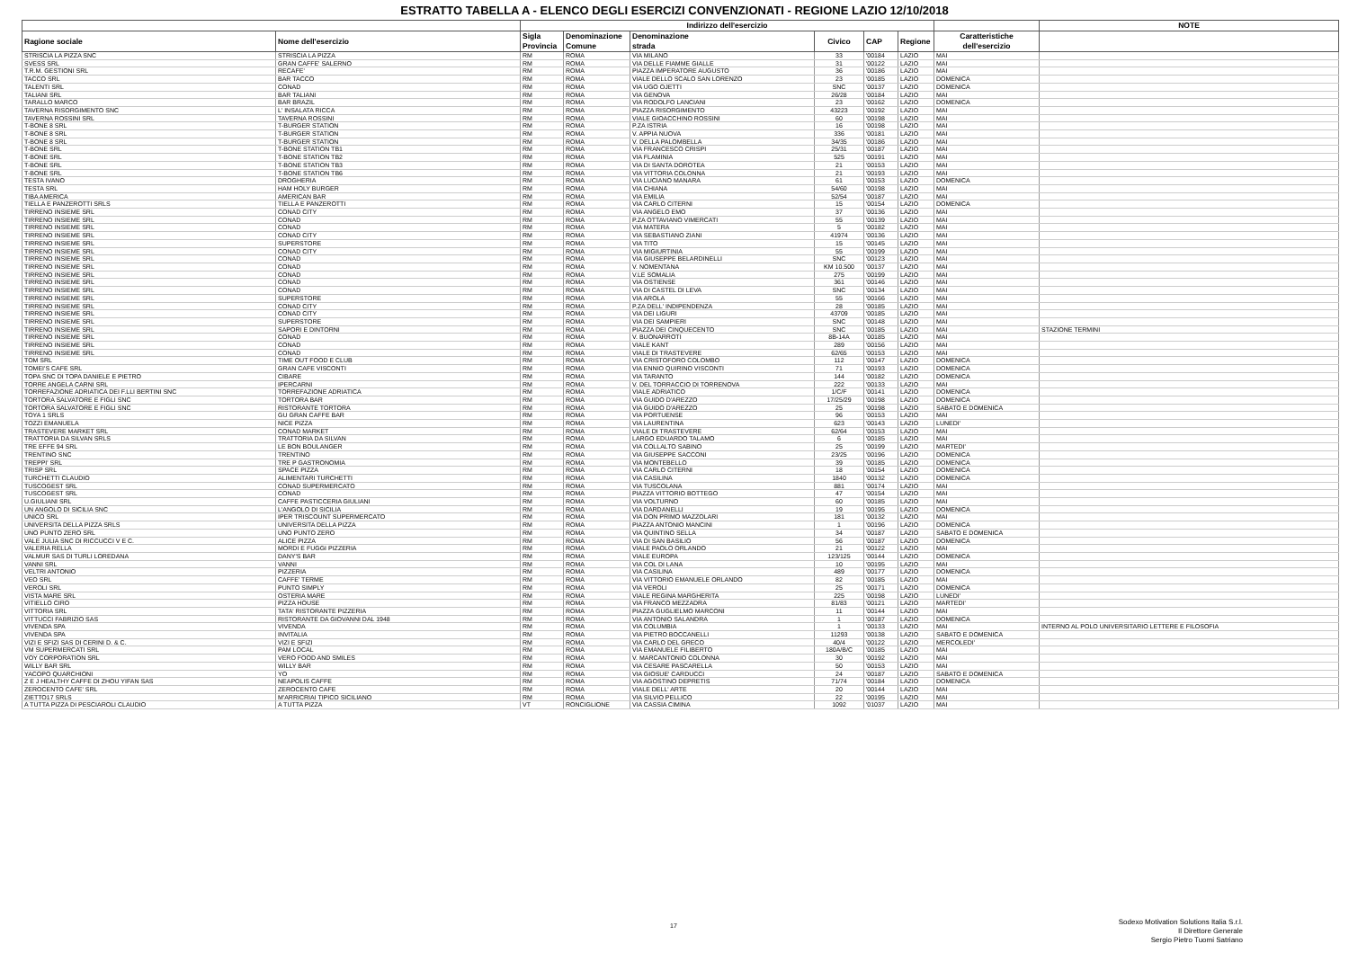ESTRATTO TABELLA A - ELENCO DEGLI ESERCIZI CONVENZIONATI - REGIONE LAZIO 12/10/2018
| | | Indirizzo dell'esercizio | | | | | | | NOTE |
| --- | --- | --- | --- | --- | --- | --- | --- | --- | --- |
| Ragione sociale | Nome dell'esercizio | Sigla Provincia | Denominazione Comune | Denominazione strada | Civico | CAP | Regione | Caratteristiche dell'esercizio | |
| STRISCIA LA PIZZA SNC | STRISCIA LA PIZZA | RM | ROMA | VIA MILANO | 33 | '00184 | LAZIO | MAI | |
| SVESS SRL | GRAN CAFFE' SALERNO | RM | ROMA | VIA DELLE FIAMME GIALLE | 31 | '00122 | LAZIO | MAI | |
| T.R.M. GESTIONI SRL | RECAFE' | RM | ROMA | PIAZZA IMPERATORE AUGUSTO | 36 | '00186 | LAZIO | MAI | |
| TACCO SRL | BAR TACCO | RM | ROMA | VIALE DELLO SCALO SAN LORENZO | 23 | '00185 | LAZIO | DOMENICA | |
| TALENTI SRL | CONAD | RM | ROMA | VIA UGO OJETTI | SNC | '00137 | LAZIO | DOMENICA | |
| TALIANI SRL | BAR TALIANI | RM | ROMA | VIA GENOVA | 26/28 | '00184 | LAZIO | MAI | |
| TARALLO MARCO | BAR BRAZIL | RM | ROMA | VIA RODOLFO LANCIANI | 23 | '00162 | LAZIO | DOMENICA | |
| TAVERNA RISORGIMENTO SNC | L' INSALATA RICCA | RM | ROMA | PIAZZA RISORGIMENTO | 43223 | '00192 | LAZIO | MAI | |
| TAVERNA ROSSINI SRL | TAVERNA ROSSINI | RM | ROMA | VIALE GIOACCHINO ROSSINI | 60 | '00198 | LAZIO | MAI | |
| T-BONE 8 SRL | T-BURGER STATION | RM | ROMA | P.ZA ISTRIA | 16 | '00198 | LAZIO | MAI | |
| T-BONE 8 SRL | T-BURGER STATION | RM | ROMA | V. APPIA NUOVA | 336 | '00181 | LAZIO | MAI | |
| T-BONE 8 SRL | T-BURGER STATION | RM | ROMA | V. DELLA PALOMBELLA | 34/35 | '00186 | LAZIO | MAI | |
| T-BONE SRL | T-BONE STATION TB1 | RM | ROMA | VIA FRANCESCO CRISPI | 25/31 | '00187 | LAZIO | MAI | |
| T-BONE SRL | T-BONE STATION TB2 | RM | ROMA | VIA FLAMINIA | 525 | '00191 | LAZIO | MAI | |
| T-BONE SRL | T-BONE STATION TB3 | RM | ROMA | VIA DI SANTA DOROTEA | 21 | '00153 | LAZIO | MAI | |
| T-BONE SRL | T-BONE STATION TB6 | RM | ROMA | VIA VITTORIA COLONNA | 21 | '00193 | LAZIO | MAI | |
| TESTA IVANO | DROGHERIA | RM | ROMA | VIA LUCIANO MANARA | 61 | '00153 | LAZIO | DOMENICA | |
| TESTA SRL | HAM HOLY BURGER | RM | ROMA | VIA CHIANA | 54/60 | '00198 | LAZIO | MAI | |
| TIBA AMERICA | AMERICAN BAR | RM | ROMA | VIA EMILIA | 52/54 | '00187 | LAZIO | MAI | |
| TIELLA E PANZEROTTI SRLS | TIELLA E PANZEROTTI | RM | ROMA | VIA CARLO CITERNI | 15 | '00154 | LAZIO | DOMENICA | |
| TIRRENO INSIEME SRL | CONAD CITY | RM | ROMA | VIA ANGELO EMO | 37 | '00136 | LAZIO | MAI | |
| TIRRENO INSIEME SRL | CONAD | RM | ROMA | P.ZA OTTAVIANO VIMERCATI | 55 | '00139 | LAZIO | MAI | |
| TIRRENO INSIEME SRL | CONAD | RM | ROMA | VIA MATERA | 5 | '00182 | LAZIO | MAI | |
| TIRRENO INSIEME SRL | CONAD CITY | RM | ROMA | VIA SEBASTIANO ZIANI | 41974 | '00136 | LAZIO | MAI | |
| TIRRENO INSIEME SRL | SUPERSTORE | RM | ROMA | VIA TITO | 15 | '00145 | LAZIO | MAI | |
| TIRRENO INSIEME SRL | CONAD CITY | RM | ROMA | VIA MIGIURTINIA | 55 | '00199 | LAZIO | MAI | |
| TIRRENO INSIEME SRL | CONAD | RM | ROMA | VIA GIUSEPPE BELARDINELLI | SNC | '00123 | LAZIO | MAI | |
| TIRRENO INSIEME SRL | CONAD | RM | ROMA | V. NOMENTANA | KM 10.500 | '00137 | LAZIO | MAI | |
| TIRRENO INSIEME SRL | CONAD | RM | ROMA | V.LE SOMALIA | 275 | '00199 | LAZIO | MAI | |
| TIRRENO INSIEME SRL | CONAD | RM | ROMA | VIA OSTIENSE | 361 | '00146 | LAZIO | MAI | |
| TIRRENO INSIEME SRL | CONAD | RM | ROMA | VIA DI CASTEL DI LEVA | SNC | '00134 | LAZIO | MAI | |
| TIRRENO INSIEME SRL | SUPERSTORE | RM | ROMA | VIA AROLA | 55 | '00166 | LAZIO | MAI | |
| TIRRENO INSIEME SRL | CONAD CITY | RM | ROMA | P.ZA DELL' INDIPENDENZA | 28 | '00185 | LAZIO | MAI | |
| TIRRENO INSIEME SRL | CONAD CITY | RM | ROMA | VIA DEI LIGURI | 43709 | '00185 | LAZIO | MAI | |
| TIRRENO INSIEME SRL | SUPERSTORE | RM | ROMA | VIA DEI SAMPIERI | SNC | '00148 | LAZIO | MAI | |
| TIRRENO INSIEME SRL | SAPORI E DINTORNI | RM | ROMA | PIAZZA DEI CINQUECENTO | SNC | '00185 | LAZIO | MAI | STAZIONE TERMINI |
| TIRRENO INSIEME SRL | CONAD | RM | ROMA | V. BUONARROTI | 8B-14A | '00185 | LAZIO | MAI | |
| TIRRENO INSIEME SRL | CONAD | RM | ROMA | VIALE KANT | 289 | '00156 | LAZIO | MAI | |
| TIRRENO INSIEME SRL | CONAD | RM | ROMA | VIALE DI TRASTEVERE | 62/65 | '00153 | LAZIO | MAI | |
| TOM SRL | TIME OUT FOOD E CLUB | RM | ROMA | VIA CRISTOFORO COLOMBO | 112 | '00147 | LAZIO | DOMENICA | |
| TOMEI'S CAFE SRL | GRAN CAFE VISCONTI | RM | ROMA | VIA ENNIO QUIRINO VISCONTI | 71 | '00193 | LAZIO | DOMENICA | |
| TOPA SNC DI TOPA DANIELE E PIETRO | CIBARE | RM | ROMA | VIA TARANTO | 144 | '00182 | LAZIO | DOMENICA | |
| TORRE ANGELA CARNI SRL | IPERCARNI | RM | ROMA | V. DEL TORRACCIO DI TORRENOVA | 222 | '00133 | LAZIO | MAI | |
| TORREFAZIONE ADRIATICA DEI F.LLI BERTINI SNC | TORREFAZIONE ADRIATICA | RM | ROMA | VIALE ADRIATICO | 1/C/F | '00141 | LAZIO | DOMENICA | |
| TORTORA SALVATORE E FIGLI SNC | TORTORA BAR | RM | ROMA | VIA GUIDO D'AREZZO | 17/25/29 | '00198 | LAZIO | DOMENICA | |
| TORTORA SALVATORE E FIGLI SNC | RISTORANTE TORTORA | RM | ROMA | VIA GUIDO D'AREZZO | 25 | '00198 | LAZIO | SABATO E DOMENICA | |
| TOYA 1 SRLS | GU GRAN CAFFE BAR | RM | ROMA | VIA PORTUENSE | 96 | '00153 | LAZIO | MAI | |
| TOZZI EMANUELA | NICE PIZZA | RM | ROMA | VIA LAURENTINA | 623 | '00143 | LAZIO | LUNEDI' | |
| TRASTEVERE MARKET SRL | CONAD MARKET | RM | ROMA | VIALE DI TRASTEVERE | 62/64 | '00153 | LAZIO | MAI | |
| TRATTORIA DA SILVAN SRLS | TRATTORIA DA SILVAN | RM | ROMA | LARGO EDUARDO TALAMO | 6 | '00185 | LAZIO | MAI | |
| TRE EFFE 94 SRL | LE BON BOULANGER | RM | ROMA | VIA COLLALTO SABINO | 25 | '00199 | LAZIO | MARTEDI' | |
| TRENTINO SNC | TRENTINO | RM | ROMA | VIA GIUSEPPE SACCONI | 23/25 | '00196 | LAZIO | DOMENICA | |
| TREPPI' SRL | TRE P GASTRONOMIA | RM | ROMA | VIA MONTEBELLO | 39 | '00185 | LAZIO | DOMENICA | |
| TRISP SRL | SPACE PIZZA | RM | ROMA | VIA CARLO CITERNI | 18 | '00154 | LAZIO | DOMENICA | |
| TURCHETTI CLAUDIO | ALIMENTARI TURCHETTI | RM | ROMA | VIA CASILINA | 1840 | '00132 | LAZIO | DOMENICA | |
| TUSCOGEST SRL | CONAD SUPERMERCATO | RM | ROMA | VIA TUSCOLANA | 881 | '00174 | LAZIO | MAI | |
| TUSCOGEST SRL | CONAD | RM | ROMA | PIAZZA VITTORIO BOTTEGO | 47 | '00154 | LAZIO | MAI | |
| U.GIULIANI SRL | CAFFE PASTICCERIA GIULIANI | RM | ROMA | VIA VOLTURNO | 60 | '00185 | LAZIO | MAI | |
| UN ANGOLO DI SICILIA SNC | L'ANGOLO DI SICILIA | RM | ROMA | VIA DARDANELLI | 19 | '00195 | LAZIO | DOMENICA | |
| UNICO SRL | IPER TRISCOUNT SUPERMERCATO | RM | ROMA | VIA DON PRIMO MAZZOLARI | 181 | '00132 | LAZIO | MAI | |
| UNIVERSITA DELLA PIZZA SRLS | UNIVERSITA DELLA PIZZA | RM | ROMA | PIAZZA ANTONIO MANCINI | 1 | '00196 | LAZIO | DOMENICA | |
| UNO PUNTO ZERO SRL | UNO PUNTO ZERO | RM | ROMA | VIA QUINTINO SELLA | 34 | '00187 | LAZIO | SABATO E DOMENICA | |
| VALE JULIA SNC DI RICCUCCI V E C. | ALICE PIZZA | RM | ROMA | VIA DI SAN BASILIO | 56 | '00187 | LAZIO | DOMENICA | |
| VALERIA RELLA | MORDI E FUGGI PIZZERIA | RM | ROMA | VIALE PAOLO ORLANDO | 21 | '00122 | LAZIO | MAI | |
| VALMUR SAS DI TURLI LOREDANA | DANY'S BAR | RM | ROMA | VIALE EUROPA | 123/125 | '00144 | LAZIO | DOMENICA | |
| VANNI SRL | VANNI | RM | ROMA | VIA COL DI LANA | 10 | '00195 | LAZIO | MAI | |
| VELTRI ANTONIO | PIZZERIA | RM | ROMA | VIA CASILINA | 489 | '00177 | LAZIO | DOMENICA | |
| VEO SRL | CAFFE' TERME | RM | ROMA | VIA VITTORIO EMANUELE ORLANDO | 82 | '00185 | LAZIO | MAI | |
| VEROLI SRL | PUNTO SIMPLY | RM | ROMA | VIA VEROLI | 25 | '00171 | LAZIO | DOMENICA | |
| VISTA MARE SRL | OSTERIA MARE | RM | ROMA | VIALE REGINA MARGHERITA | 225 | '00198 | LAZIO | LUNEDI' | |
| VITIELLO CIRO | PIZZA HOUSE | RM | ROMA | VIA FRANCO MEZZADRA | 81/83 | '00121 | LAZIO | MARTEDI' | |
| VITTORIA SRL | TATA' RISTORANTE PIZZERIA | RM | ROMA | PIAZZA GUGLIELMO MARCONI | 11 | '00144 | LAZIO | MAI | |
| VITTUCCI FABRIZIO SAS | RISTORANTE DA GIOVANNI DAL 1948 | RM | ROMA | VIA ANTONIO SALANDRA | 1 | '00187 | LAZIO | DOMENICA | |
| VIVENDA SPA | VIVENDA | RM | ROMA | VIA COLUMBIA | 1 | '00133 | LAZIO | MAI | INTERNO AL POLO UNIVERSITARIO LETTERE E FILOSOFIA |
| VIVENDA SPA | INVITALIA | RM | ROMA | VIA PIETRO BOCCANELLI | 11293 | '00138 | LAZIO | SABATO E DOMENICA | |
| VIZI E SFIZI SAS DI CERINI D. & C. | VIZI E SFIZI | RM | ROMA | VIA CARLO DEL GRECO | 40/4 | '00122 | LAZIO | MERCOLEDI' | |
| VM SUPERMERCATI SRL | PAM LOCAL | RM | ROMA | VIA EMANUELE FILIBERTO | 180A/B/C | '00185 | LAZIO | MAI | |
| VOY CORPORATION SRL | VERO FOOD AND SMILES | RM | ROMA | V. MARCANTONIO COLONNA | 30 | '00192 | LAZIO | MAI | |
| WILLY BAR SRL | WILLY BAR | RM | ROMA | VIA CESARE PASCARELLA | 50 | '00153 | LAZIO | MAI | |
| YACOPO QUARCHIONI | YO | RM | ROMA | VIA GIOSUE' CARDUCCI | 24 | '00187 | LAZIO | SABATO E DOMENICA | |
| Z E J HEALTHY CAFFE DI ZHOU YIFAN SAS | NEAPOLIS CAFFE | RM | ROMA | VIA AGOSTINO DEPRETIS | 71/74 | '00184 | LAZIO | DOMENICA | |
| ZEROCENTO CAFE' SRL | ZEROCENTO CAFE | RM | ROMA | VIALE DELL' ARTE | 20 | '00144 | LAZIO | MAI | |
| ZIETTO17 SRLS | M'ARRICRIAI TIPICO SICILIANO | RM | ROMA | VIA SILVIO PELLICO | 22 | '00195 | LAZIO | MAI | |
| A TUTTA PIZZA DI PESCIAROLI CLAUDIO | A TUTTA PIZZA | VT | RONCIGLIONE | VIA CASSIA CIMINA | 1092 | '01037 | LAZIO | MAI | |
17
Sodexo Motivation Solutions Italia S.r.l.
Il Direttore Generale
Sergio Pietro Tuomi Satriano